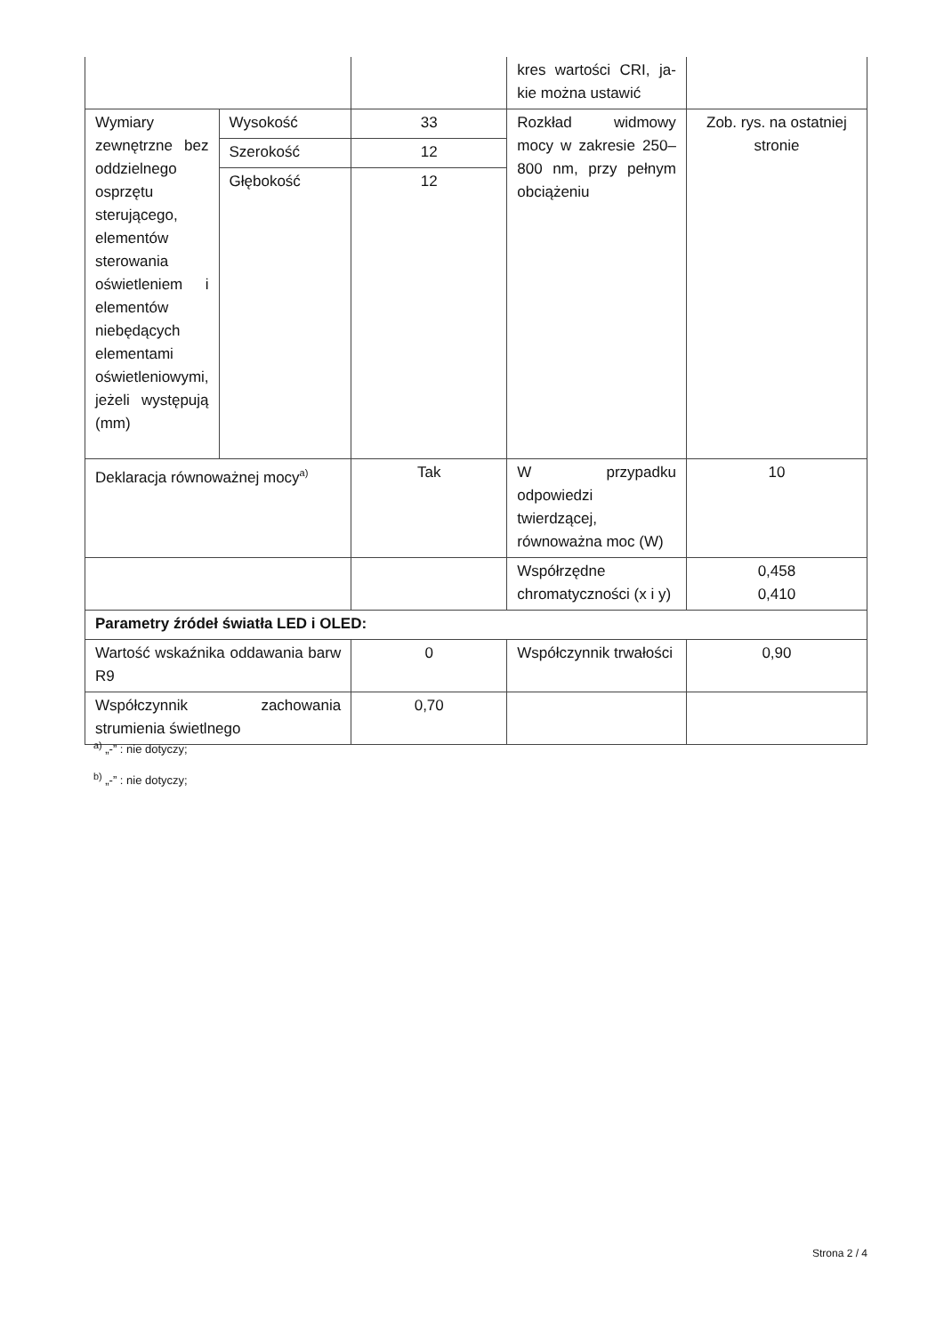| | | | kres wartości CRI, ja-kie można ustawić | |
| Wymiary zewnętrzne bez oddzielnego osprzętu sterującego, elementów sterowania oświetleniem i elementów niebędących elementami oświetleniowymi, jeżeli występują (mm) | Wysokość | 33 | Rozkład widmowy mocy w zakresie 250–800 nm, przy pełnym obciążeniu | Zob. rys. na ostatniej stronie |
| | Szerokość | 12 | | |
| | Głębokość | 12 | | |
| Deklaracja równoważnej mocy<sup>a)</sup> | | Tak | W przypadku odpowiedzi twierdzącej, równoważna moc (W) | 10 |
| | | | Współrzędne chromatyczności (x i y) | 0,458 0,410 |
| Parametry źródeł światła LED i OLED: | | | | |
| Wartość wskaźnika oddawania barw R9 | | 0 | Współczynnik trwałości | 0,90 |
| Współczynnik zachowania strumienia świetlnego | | 0,70 | | |
<sup>a)</sup> „-” : nie dotyczy;
<sup>b)</sup> „-” : nie dotyczy;
Strona 2 / 4